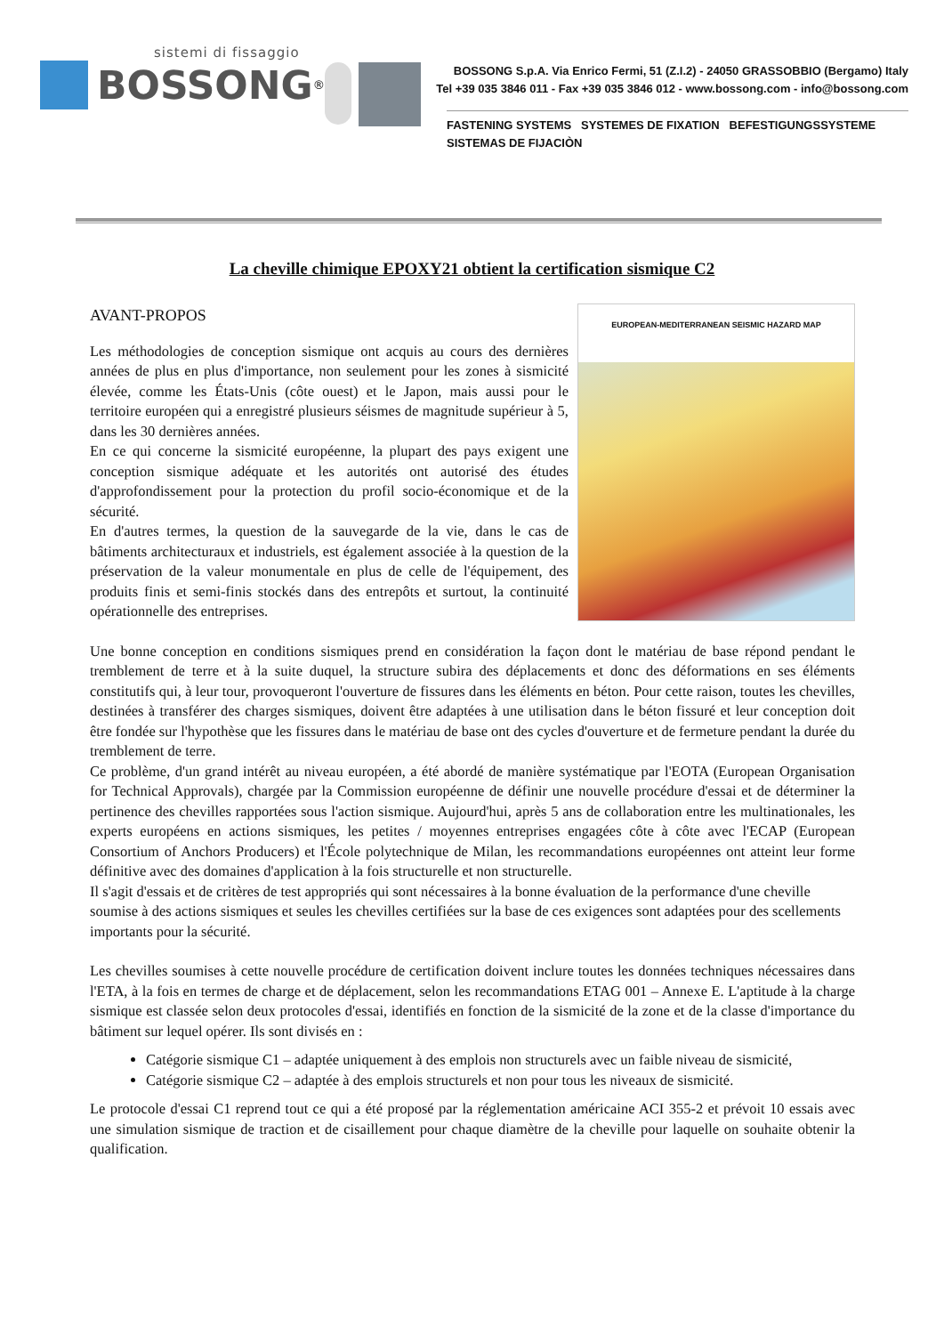sistemi di fissaggio
BOSSONG<sup>®</sup>
BOSSONG S.p.A. Via Enrico Fermi, 51 (Z.I.2) - 24050 GRASSOBBIO (Bergamo) Italy
Tel +39 035 3846 011 - Fax +39 035 3846 012 - www.bossong.com - info@bossong.com
FASTENING SYSTEMS SYSTEMES DE FIXATION BEFESTIGUNGSSYSTEME SISTEMAS DE FIJACIÒN
La cheville chimique EPOXY21 obtient la certification sismique C2
EUROPEAN-MEDITERRANEAN SEISMIC HAZARD MAP
AVANT-PROPOS
Les méthodologies de conception sismique ont acquis au cours des dernières années de plus en plus d'importance, non seulement pour les zones à sismicité élevée, comme les États-Unis (côte ouest) et le Japon, mais aussi pour le territoire européen qui a enregistré plusieurs séismes de magnitude supérieur à 5, dans les 30 dernières années.
En ce qui concerne la sismicité européenne, la plupart des pays exigent une conception sismique adéquate et les autorités ont autorisé des études d'approfondissement pour la protection du profil socio-économique et de la sécurité.
En d'autres termes, la question de la sauvegarde de la vie, dans le cas de bâtiments architecturaux et industriels, est également associée à la question de la préservation de la valeur monumentale en plus de celle de l'équipement, des produits finis et semi-finis stockés dans des entrepôts et surtout, la continuité opérationnelle des entreprises.
Une bonne conception en conditions sismiques prend en considération la façon dont le matériau de base répond pendant le tremblement de terre et à la suite duquel, la structure subira des déplacements et donc des déformations en ses éléments constitutifs qui, à leur tour, provoqueront l'ouverture de fissures dans les éléments en béton. Pour cette raison, toutes les chevilles, destinées à transférer des charges sismiques, doivent être adaptées à une utilisation dans le béton fissuré et leur conception doit être fondée sur l'hypothèse que les fissures dans le matériau de base ont des cycles d'ouverture et de fermeture pendant la durée du tremblement de terre.
Ce problème, d'un grand intérêt au niveau européen, a été abordé de manière systématique par l'EOTA (European Organisation for Technical Approvals), chargée par la Commission européenne de définir une nouvelle procédure d'essai et de déterminer la pertinence des chevilles rapportées sous l'action sismique. Aujourd'hui, après 5 ans de collaboration entre les multinationales, les experts européens en actions sismiques, les petites / moyennes entreprises engagées côte à côte avec l'ECAP (European Consortium of Anchors Producers) et l'École polytechnique de Milan, les recommandations européennes ont atteint leur forme définitive avec des domaines d'application à la fois structurelle et non structurelle.
Il s'agit d'essais et de critères de test appropriés qui sont nécessaires à la bonne évaluation de la performance d'une cheville soumise à des actions sismiques et seules les chevilles certifiées sur la base de ces exigences sont adaptées pour des scellements importants pour la sécurité.
Les chevilles soumises à cette nouvelle procédure de certification doivent inclure toutes les données techniques nécessaires dans l'ETA, à la fois en termes de charge et de déplacement, selon les recommandations ETAG 001 – Annexe E. L'aptitude à la charge sismique est classée selon deux protocoles d'essai, identifiés en fonction de la sismicité de la zone et de la classe d'importance du bâtiment sur lequel opérer. Ils sont divisés en :
Catégorie sismique C1 – adaptée uniquement à des emplois non structurels avec un faible niveau de sismicité,
Catégorie sismique C2 – adaptée à des emplois structurels et non pour tous les niveaux de sismicité.
Le protocole d'essai C1 reprend tout ce qui a été proposé par la réglementation américaine ACI 355-2 et prévoit 10 essais avec une simulation sismique de traction et de cisaillement pour chaque diamètre de la cheville pour laquelle on souhaite obtenir la qualification.